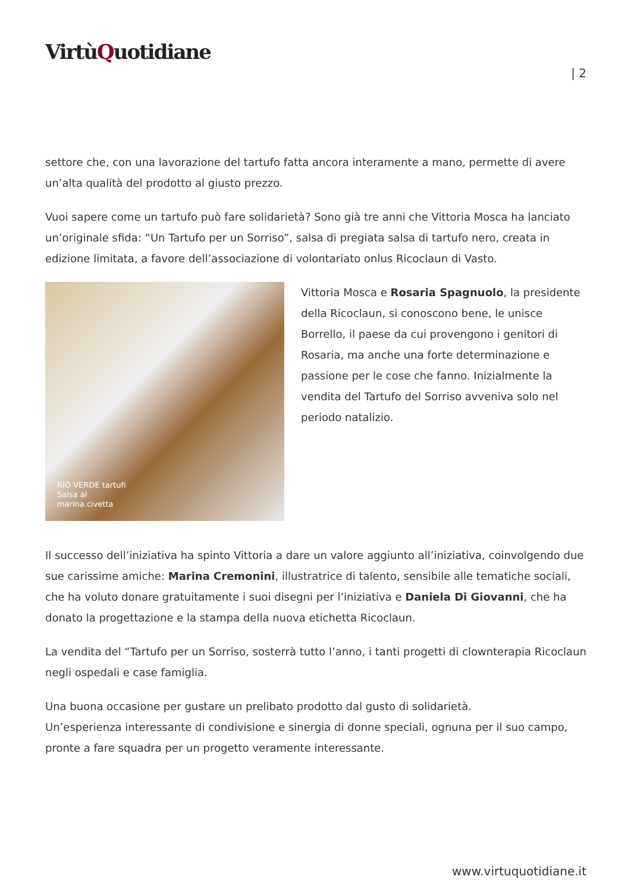VirtùQuotidiane
| 2
settore che, con una lavorazione del tartufo fatta ancora interamente a mano, permette di avere un’alta qualità del prodotto al giusto prezzo.
Vuoi sapere come un tartufo può fare solidarietà? Sono già tre anni che Vittoria Mosca ha lanciato un’originale sfida: “Un Tartufo per un Sorriso”, salsa di pregiata salsa di tartufo nero, creata in edizione limitata, a favore dell’associazione di volontariato onlus Ricoclaun di Vasto.
RIO VERDE tartufi
Salsa al
marina.civetta
Vittoria Mosca e Rosaria Spagnuolo, la presidente della Ricoclaun, si conoscono bene, le unisce Borrello, il paese da cui provengono i genitori di Rosaria, ma anche una forte determinazione e passione per le cose che fanno. Inizialmente la vendita del Tartufo del Sorriso avveniva solo nel periodo natalizio.
Il successo dell’iniziativa ha spinto Vittoria a dare un valore aggiunto all’iniziativa, coinvolgendo due sue carissime amiche: Marina Cremonini, illustratrice di talento, sensibile alle tematiche sociali, che ha voluto donare gratuitamente i suoi disegni per l’iniziativa e Daniela Di Giovanni, che ha donato la progettazione e la stampa della nuova etichetta Ricoclaun.
La vendita del “Tartufo per un Sorriso, sosterrà tutto l’anno, i tanti progetti di clownterapia Ricoclaun negli ospedali e case famiglia.
Una buona occasione per gustare un prelibato prodotto dal gusto di solidarietà.
Un’esperienza interessante di condivisione e sinergia di donne speciali, ognuna per il suo campo, pronte a fare squadra per un progetto veramente interessante.
www.virtuquotidiane.it